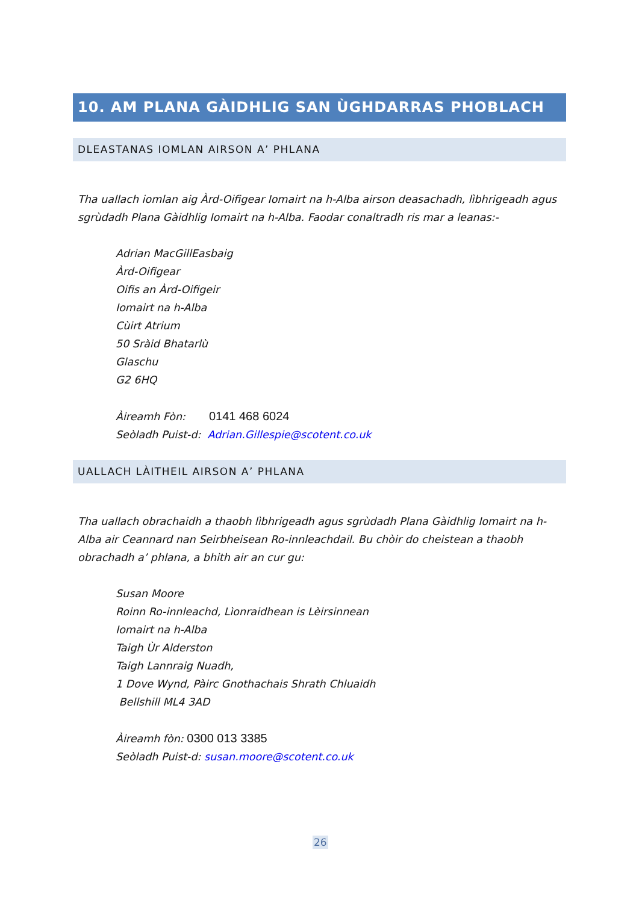10. AM PLANA GÀIDHLIG SAN ÙGHDARRAS PHOBLACH
DLEASTANAS IOMLAN AIRSON A’ PHLANA
Tha uallach iomlan aig Àrd-Oifigear Iomairt na h-Alba airson deasachadh, lìbhrigeadh agus sgrùdadh Plana Gàidhlig Iomairt na h-Alba. Faodar conaltradh ris mar a leanas:-
Adrian MacGillEasbaig
Àrd-Oifigear
Oifis an Àrd-Oifigeir
Iomairt na h-Alba
Cùirt Atrium
50 Sràid Bhatarlù
Glaschu
G2 6HQ
Àireamh Fòn: 0141 468 6024
Seòladh Puist-d: Adrian.Gillespie@scotent.co.uk
UALLACH LÀITHEIL AIRSON A’ PHLANA
Tha uallach obrachaidh a thaobh lìbhrigeadh agus sgrùdadh Plana Gàidhlig Iomairt na h-Alba air Ceannard nan Seirbheisean Ro-innleachdail. Bu chòir do cheistean a thaobh obrachadh a’ phlana, a bhith air an cur gu:
Susan Moore
Roinn Ro-innleachd, Lìonraidhean is Lèirsinnean
Iomairt na h-Alba
Taigh Ùr Alderston
Taigh Lannraig Nuadh,
1 Dove Wynd, Pàirc Gnothachais Shrath Chluaidh
Bellshill ML4 3AD
Àireamh fòn: 0300 013 3385
Seòladh Puist-d: susan.moore@scotent.co.uk
26